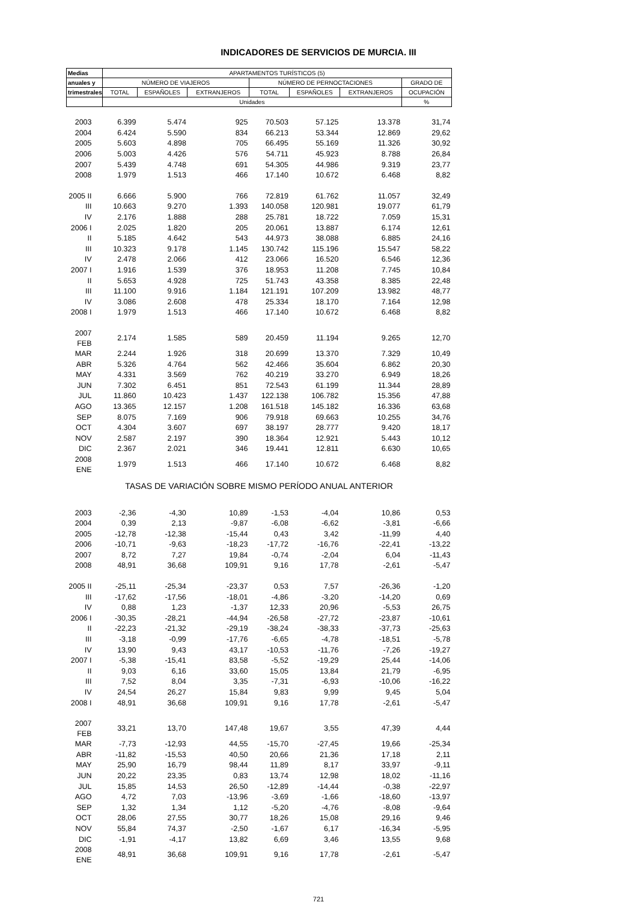INDICADORES DE SERVICIOS DE MURCIA. III
| Medias | APARTAMENTOS TURÍSTICOS (5) | | | | | | |
| --- | --- | --- | --- | --- | --- | --- | --- |
| anuales y | NÚMERO DE VIAJEROS | | | NÚMERO DE PERNOCTACIONES | | | GRADO DE |
| trimestrales | TOTAL | ESPAÑOLES | EXTRANJEROS | TOTAL | ESPAÑOLES | EXTRANJEROS | OCUPACIÓN |
| | Unidades | | | | | | % |
| 2003 | 6.399 | 5.474 | 925 | 70.503 | 57.125 | 13.378 | 31,74 |
| 2004 | 6.424 | 5.590 | 834 | 66.213 | 53.344 | 12.869 | 29,62 |
| 2005 | 5.603 | 4.898 | 705 | 66.495 | 55.169 | 11.326 | 30,92 |
| 2006 | 5.003 | 4.426 | 576 | 54.711 | 45.923 | 8.788 | 26,84 |
| 2007 | 5.439 | 4.748 | 691 | 54.305 | 44.986 | 9.319 | 23,77 |
| 2008 | 1.979 | 1.513 | 466 | 17.140 | 10.672 | 6.468 | 8,82 |
| 2005 II | 6.666 | 5.900 | 766 | 72.819 | 61.762 | 11.057 | 32,49 |
| III | 10.663 | 9.270 | 1.393 | 140.058 | 120.981 | 19.077 | 61,79 |
| IV | 2.176 | 1.888 | 288 | 25.781 | 18.722 | 7.059 | 15,31 |
| 2006 I | 2.025 | 1.820 | 205 | 20.061 | 13.887 | 6.174 | 12,61 |
| II | 5.185 | 4.642 | 543 | 44.973 | 38.088 | 6.885 | 24,16 |
| III | 10.323 | 9.178 | 1.145 | 130.742 | 115.196 | 15.547 | 58,22 |
| IV | 2.478 | 2.066 | 412 | 23.066 | 16.520 | 6.546 | 12,36 |
| 2007 I | 1.916 | 1.539 | 376 | 18.953 | 11.208 | 7.745 | 10,84 |
| II | 5.653 | 4.928 | 725 | 51.743 | 43.358 | 8.385 | 22,48 |
| III | 11.100 | 9.916 | 1.184 | 121.191 | 107.209 | 13.982 | 48,77 |
| IV | 3.086 | 2.608 | 478 | 25.334 | 18.170 | 7.164 | 12,98 |
| 2008 I | 1.979 | 1.513 | 466 | 17.140 | 10.672 | 6.468 | 8,82 |
| 2007 FEB | 2.174 | 1.585 | 589 | 20.459 | 11.194 | 9.265 | 12,70 |
| MAR | 2.244 | 1.926 | 318 | 20.699 | 13.370 | 7.329 | 10,49 |
| ABR | 5.326 | 4.764 | 562 | 42.466 | 35.604 | 6.862 | 20,30 |
| MAY | 4.331 | 3.569 | 762 | 40.219 | 33.270 | 6.949 | 18,26 |
| JUN | 7.302 | 6.451 | 851 | 72.543 | 61.199 | 11.344 | 28,89 |
| JUL | 11.860 | 10.423 | 1.437 | 122.138 | 106.782 | 15.356 | 47,88 |
| AGO | 13.365 | 12.157 | 1.208 | 161.518 | 145.182 | 16.336 | 63,68 |
| SEP | 8.075 | 7.169 | 906 | 79.918 | 69.663 | 10.255 | 34,76 |
| OCT | 4.304 | 3.607 | 697 | 38.197 | 28.777 | 9.420 | 18,17 |
| NOV | 2.587 | 2.197 | 390 | 18.364 | 12.921 | 5.443 | 10,12 |
| DIC | 2.367 | 2.021 | 346 | 19.441 | 12.811 | 6.630 | 10,65 |
| 2008 ENE | 1.979 | 1.513 | 466 | 17.140 | 10.672 | 6.468 | 8,82 |
| TASAS DE VARIACIÓN SOBRE MISMO PERÍODO ANUAL ANTERIOR | | | | | | | |
| 2003 | -2,36 | -4,30 | 10,89 | -1,53 | -4,04 | 10,86 | 0,53 |
| 2004 | 0,39 | 2,13 | -9,87 | -6,08 | -6,62 | -3,81 | -6,66 |
| 2005 | -12,78 | -12,38 | -15,44 | 0,43 | 3,42 | -11,99 | 4,40 |
| 2006 | -10,71 | -9,63 | -18,23 | -17,72 | -16,76 | -22,41 | -13,22 |
| 2007 | 8,72 | 7,27 | 19,84 | -0,74 | -2,04 | 6,04 | -11,43 |
| 2008 | 48,91 | 36,68 | 109,91 | 9,16 | 17,78 | -2,61 | -5,47 |
| 2005 II | -25,11 | -25,34 | -23,37 | 0,53 | 7,57 | -26,36 | -1,20 |
| III | -17,62 | -17,56 | -18,01 | -4,86 | -3,20 | -14,20 | 0,69 |
| IV | 0,88 | 1,23 | -1,37 | 12,33 | 20,96 | -5,53 | 26,75 |
| 2006 I | -30,35 | -28,21 | -44,94 | -26,58 | -27,72 | -23,87 | -10,61 |
| II | -22,23 | -21,32 | -29,19 | -38,24 | -38,33 | -37,73 | -25,63 |
| III | -3,18 | -0,99 | -17,76 | -6,65 | -4,78 | -18,51 | -5,78 |
| IV | 13,90 | 9,43 | 43,17 | -10,53 | -11,76 | -7,26 | -19,27 |
| 2007 I | -5,38 | -15,41 | 83,58 | -5,52 | -19,29 | 25,44 | -14,06 |
| II | 9,03 | 6,16 | 33,60 | 15,05 | 13,84 | 21,79 | -6,95 |
| III | 7,52 | 8,04 | 3,35 | -7,31 | -6,93 | -10,06 | -16,22 |
| IV | 24,54 | 26,27 | 15,84 | 9,83 | 9,99 | 9,45 | 5,04 |
| 2008 I | 48,91 | 36,68 | 109,91 | 9,16 | 17,78 | -2,61 | -5,47 |
| 2007 FEB | 33,21 | 13,70 | 147,48 | 19,67 | 3,55 | 47,39 | 4,44 |
| MAR | -7,73 | -12,93 | 44,55 | -15,70 | -27,45 | 19,66 | -25,34 |
| ABR | -11,82 | -15,53 | 40,50 | 20,66 | 21,36 | 17,18 | 2,11 |
| MAY | 25,90 | 16,79 | 98,44 | 11,89 | 8,17 | 33,97 | -9,11 |
| JUN | 20,22 | 23,35 | 0,83 | 13,74 | 12,98 | 18,02 | -11,16 |
| JUL | 15,85 | 14,53 | 26,50 | -12,89 | -14,44 | -0,38 | -22,97 |
| AGO | 4,72 | 7,03 | -13,96 | -3,69 | -1,66 | -18,60 | -13,97 |
| SEP | 1,32 | 1,34 | 1,12 | -5,20 | -4,76 | -8,08 | -9,64 |
| OCT | 28,06 | 27,55 | 30,77 | 18,26 | 15,08 | 29,16 | 9,46 |
| NOV | 55,84 | 74,37 | -2,50 | -1,67 | 6,17 | -16,34 | -5,95 |
| DIC | -1,91 | -4,17 | 13,82 | 6,69 | 3,46 | 13,55 | 9,68 |
| 2008 ENE | 48,91 | 36,68 | 109,91 | 9,16 | 17,78 | -2,61 | -5,47 |
721